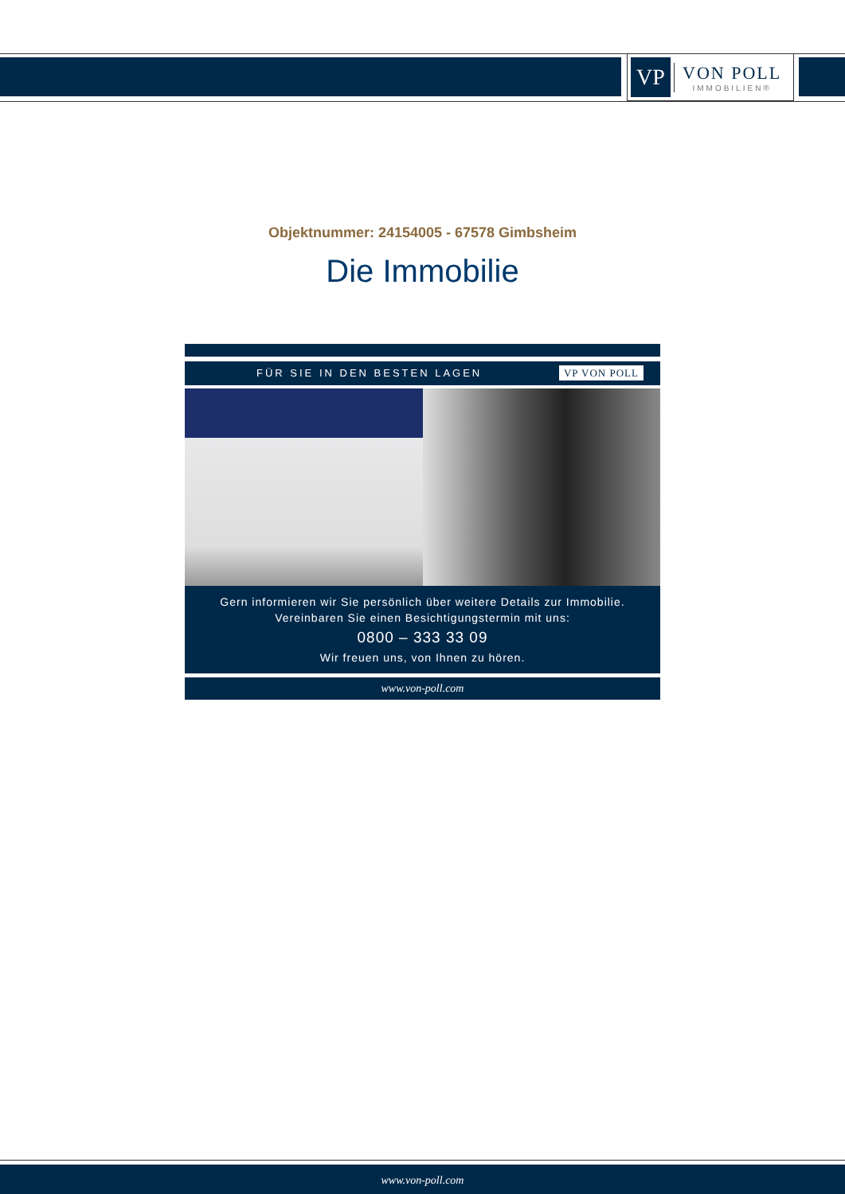VP
VON POLL
IMMOBILIEN®
Objektnummer: 24154005 - 67578 Gimbsheim
Die Immobilie
FÜR SIE IN DEN BESTEN LAGEN VP VON POLL
Gern informieren wir Sie persönlich über weitere Details zur Immobilie.
Vereinbaren Sie einen Besichtigungstermin mit uns:
0800 – 333 33 09
Wir freuen uns, von Ihnen zu hören.
www.von-poll.com
www.von-poll.com